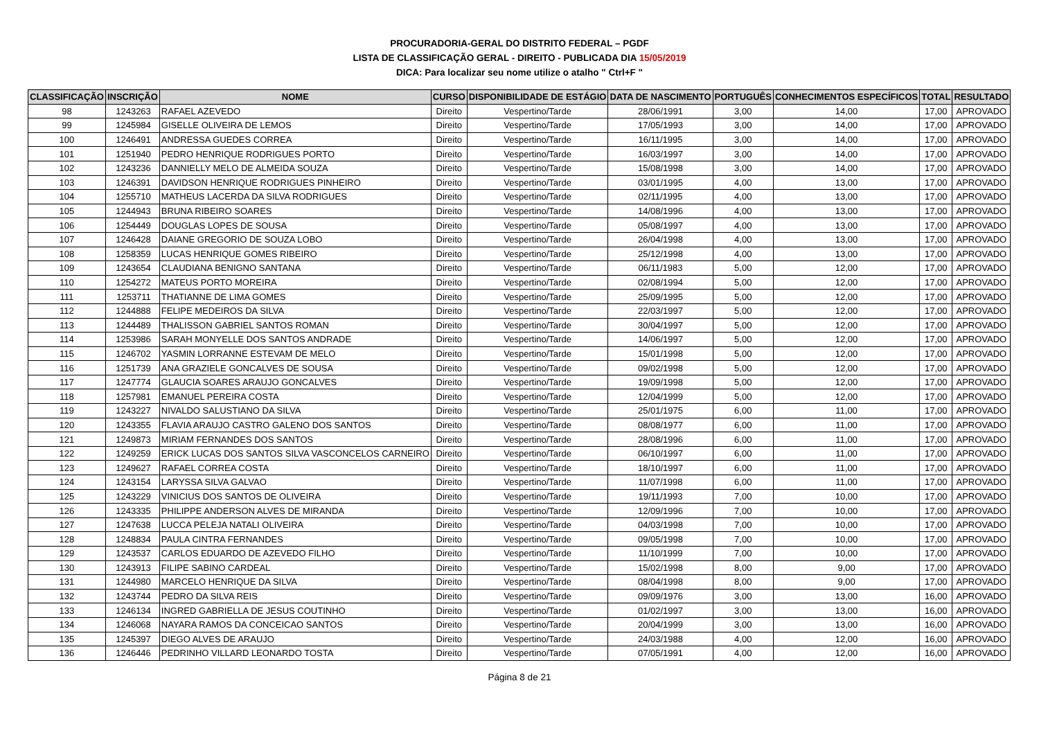PROCURADORIA-GERAL DO DISTRITO FEDERAL – PGDF
LISTA DE CLASSIFICAÇÃO GERAL - DIREITO - PUBLICADA DIA 15/05/2019
DICA: Para localizar seu nome utilize o atalho " Ctrl+F "
| CLASSIFICAÇÃO | INSCRIÇÃO | NOME | CURSO | DISPONIBILIDADE DE ESTÁGIO | DATA DE NASCIMENTO | PORTUGUÊS | CONHECIMENTOS ESPECÍFICOS | TOTAL | RESULTADO |
| --- | --- | --- | --- | --- | --- | --- | --- | --- | --- |
| 98 | 1243263 | RAFAEL AZEVEDO | Direito | Vespertino/Tarde | 28/06/1991 | 3,00 | 14,00 | 17,00 | APROVADO |
| 99 | 1245984 | GISELLE OLIVEIRA DE LEMOS | Direito | Vespertino/Tarde | 17/05/1993 | 3,00 | 14,00 | 17,00 | APROVADO |
| 100 | 1246491 | ANDRESSA GUEDES CORREA | Direito | Vespertino/Tarde | 16/11/1995 | 3,00 | 14,00 | 17,00 | APROVADO |
| 101 | 1251940 | PEDRO HENRIQUE RODRIGUES PORTO | Direito | Vespertino/Tarde | 16/03/1997 | 3,00 | 14,00 | 17,00 | APROVADO |
| 102 | 1243236 | DANNIELLY MELO DE ALMEIDA SOUZA | Direito | Vespertino/Tarde | 15/08/1998 | 3,00 | 14,00 | 17,00 | APROVADO |
| 103 | 1246391 | DAVIDSON HENRIQUE RODRIGUES PINHEIRO | Direito | Vespertino/Tarde | 03/01/1995 | 4,00 | 13,00 | 17,00 | APROVADO |
| 104 | 1255710 | MATHEUS LACERDA DA SILVA RODRIGUES | Direito | Vespertino/Tarde | 02/11/1995 | 4,00 | 13,00 | 17,00 | APROVADO |
| 105 | 1244943 | BRUNA RIBEIRO SOARES | Direito | Vespertino/Tarde | 14/08/1996 | 4,00 | 13,00 | 17,00 | APROVADO |
| 106 | 1254449 | DOUGLAS LOPES DE SOUSA | Direito | Vespertino/Tarde | 05/08/1997 | 4,00 | 13,00 | 17,00 | APROVADO |
| 107 | 1246428 | DAIANE GREGORIO DE SOUZA LOBO | Direito | Vespertino/Tarde | 26/04/1998 | 4,00 | 13,00 | 17,00 | APROVADO |
| 108 | 1258359 | LUCAS HENRIQUE GOMES RIBEIRO | Direito | Vespertino/Tarde | 25/12/1998 | 4,00 | 13,00 | 17,00 | APROVADO |
| 109 | 1243654 | CLAUDIANA BENIGNO SANTANA | Direito | Vespertino/Tarde | 06/11/1983 | 5,00 | 12,00 | 17,00 | APROVADO |
| 110 | 1254272 | MATEUS PORTO MOREIRA | Direito | Vespertino/Tarde | 02/08/1994 | 5,00 | 12,00 | 17,00 | APROVADO |
| 111 | 1253711 | THATIANNE DE LIMA GOMES | Direito | Vespertino/Tarde | 25/09/1995 | 5,00 | 12,00 | 17,00 | APROVADO |
| 112 | 1244888 | FELIPE MEDEIROS DA SILVA | Direito | Vespertino/Tarde | 22/03/1997 | 5,00 | 12,00 | 17,00 | APROVADO |
| 113 | 1244489 | THALISSON GABRIEL SANTOS ROMAN | Direito | Vespertino/Tarde | 30/04/1997 | 5,00 | 12,00 | 17,00 | APROVADO |
| 114 | 1253986 | SARAH MONYELLE DOS SANTOS ANDRADE | Direito | Vespertino/Tarde | 14/06/1997 | 5,00 | 12,00 | 17,00 | APROVADO |
| 115 | 1246702 | YASMIN LORRANNE ESTEVAM DE MELO | Direito | Vespertino/Tarde | 15/01/1998 | 5,00 | 12,00 | 17,00 | APROVADO |
| 116 | 1251739 | ANA GRAZIELE GONCALVES DE SOUSA | Direito | Vespertino/Tarde | 09/02/1998 | 5,00 | 12,00 | 17,00 | APROVADO |
| 117 | 1247774 | GLAUCIA SOARES ARAUJO GONCALVES | Direito | Vespertino/Tarde | 19/09/1998 | 5,00 | 12,00 | 17,00 | APROVADO |
| 118 | 1257981 | EMANUEL PEREIRA COSTA | Direito | Vespertino/Tarde | 12/04/1999 | 5,00 | 12,00 | 17,00 | APROVADO |
| 119 | 1243227 | NIVALDO SALUSTIANO DA SILVA | Direito | Vespertino/Tarde | 25/01/1975 | 6,00 | 11,00 | 17,00 | APROVADO |
| 120 | 1243355 | FLAVIA ARAUJO CASTRO GALENO DOS SANTOS | Direito | Vespertino/Tarde | 08/08/1977 | 6,00 | 11,00 | 17,00 | APROVADO |
| 121 | 1249873 | MIRIAM FERNANDES DOS SANTOS | Direito | Vespertino/Tarde | 28/08/1996 | 6,00 | 11,00 | 17,00 | APROVADO |
| 122 | 1249259 | ERICK LUCAS DOS SANTOS SILVA VASCONCELOS CARNEIRO | Direito | Vespertino/Tarde | 06/10/1997 | 6,00 | 11,00 | 17,00 | APROVADO |
| 123 | 1249627 | RAFAEL CORREA COSTA | Direito | Vespertino/Tarde | 18/10/1997 | 6,00 | 11,00 | 17,00 | APROVADO |
| 124 | 1243154 | LARYSSA SILVA GALVAO | Direito | Vespertino/Tarde | 11/07/1998 | 6,00 | 11,00 | 17,00 | APROVADO |
| 125 | 1243229 | VINICIUS DOS SANTOS DE OLIVEIRA | Direito | Vespertino/Tarde | 19/11/1993 | 7,00 | 10,00 | 17,00 | APROVADO |
| 126 | 1243335 | PHILIPPE ANDERSON ALVES DE MIRANDA | Direito | Vespertino/Tarde | 12/09/1996 | 7,00 | 10,00 | 17,00 | APROVADO |
| 127 | 1247638 | LUCCA PELEJA NATALI OLIVEIRA | Direito | Vespertino/Tarde | 04/03/1998 | 7,00 | 10,00 | 17,00 | APROVADO |
| 128 | 1248834 | PAULA CINTRA FERNANDES | Direito | Vespertino/Tarde | 09/05/1998 | 7,00 | 10,00 | 17,00 | APROVADO |
| 129 | 1243537 | CARLOS EDUARDO DE AZEVEDO FILHO | Direito | Vespertino/Tarde | 11/10/1999 | 7,00 | 10,00 | 17,00 | APROVADO |
| 130 | 1243913 | FILIPE SABINO CARDEAL | Direito | Vespertino/Tarde | 15/02/1998 | 8,00 | 9,00 | 17,00 | APROVADO |
| 131 | 1244980 | MARCELO HENRIQUE DA SILVA | Direito | Vespertino/Tarde | 08/04/1998 | 8,00 | 9,00 | 17,00 | APROVADO |
| 132 | 1243744 | PEDRO DA SILVA REIS | Direito | Vespertino/Tarde | 09/09/1976 | 3,00 | 13,00 | 16,00 | APROVADO |
| 133 | 1246134 | INGRED GABRIELLA DE JESUS COUTINHO | Direito | Vespertino/Tarde | 01/02/1997 | 3,00 | 13,00 | 16,00 | APROVADO |
| 134 | 1246068 | NAYARA RAMOS DA CONCEICAO SANTOS | Direito | Vespertino/Tarde | 20/04/1999 | 3,00 | 13,00 | 16,00 | APROVADO |
| 135 | 1245397 | DIEGO ALVES DE ARAUJO | Direito | Vespertino/Tarde | 24/03/1988 | 4,00 | 12,00 | 16,00 | APROVADO |
| 136 | 1246446 | PEDRINHO VILLARD LEONARDO TOSTA | Direito | Vespertino/Tarde | 07/05/1991 | 4,00 | 12,00 | 16,00 | APROVADO |
Página 8 de 21